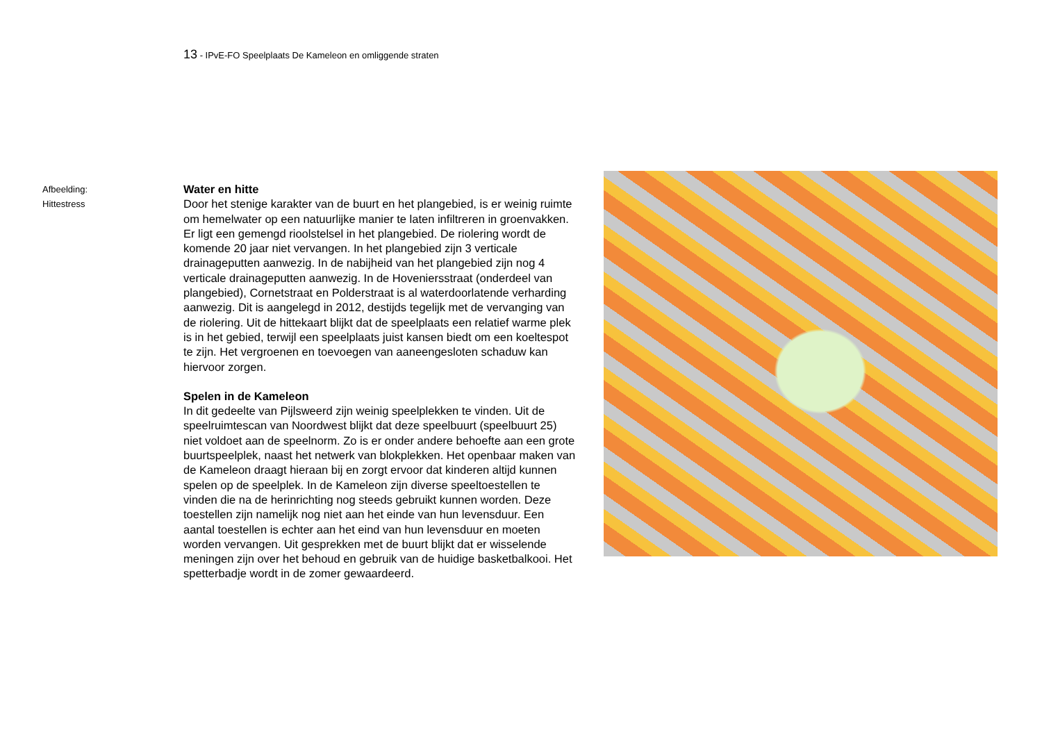13 - IPvE-FO Speelplaats De Kameleon en omliggende straten
Afbeelding:
Hittestress
Water en hitte
Door het stenige karakter van de buurt en het plangebied, is er weinig ruimte om hemelwater op een natuurlijke manier te laten infiltreren in groenvakken. Er ligt een gemengd rioolstelsel in het plangebied. De riolering wordt de komende 20 jaar niet vervangen. In het plangebied zijn 3 verticale drainageputten aanwezig. In de nabijheid van het plangebied zijn nog 4 verticale drainageputten aanwezig. In de Hoveniersstraat (onderdeel van plangebied), Cornetstraat en Polderstraat is al waterdoorlatende verharding aanwezig. Dit is aangelegd in 2012, destijds tegelijk met de vervanging van de riolering. Uit de hittekaart blijkt dat de speelplaats een relatief warme plek is in het gebied, terwijl een speelplaats juist kansen biedt om een koeltespot te zijn. Het vergroenen en toevoegen van aaneengesloten schaduw kan hiervoor zorgen.
Spelen in de Kameleon
In dit gedeelte van Pijlsweerd zijn weinig speelplekken te vinden. Uit de speelruimtescan van Noordwest blijkt dat deze speelbuurt (speelbuurt 25) niet voldoet aan de speelnorm. Zo is er onder andere behoefte aan een grote buurtspeelplek, naast het netwerk van blokplekken. Het openbaar maken van de Kameleon draagt hieraan bij en zorgt ervoor dat kinderen altijd kunnen spelen op de speelplek. In de Kameleon zijn diverse speeltoestellen te vinden die na de herinrichting nog steeds gebruikt kunnen worden. Deze toestellen zijn namelijk nog niet aan het einde van hun levensduur. Een aantal toestellen is echter aan het eind van hun levensduur en moeten worden vervangen. Uit gesprekken met de buurt blijkt dat er wisselende meningen zijn over het behoud en gebruik van de huidige basketbalkooi. Het spetterbadje wordt in de zomer gewaardeerd.